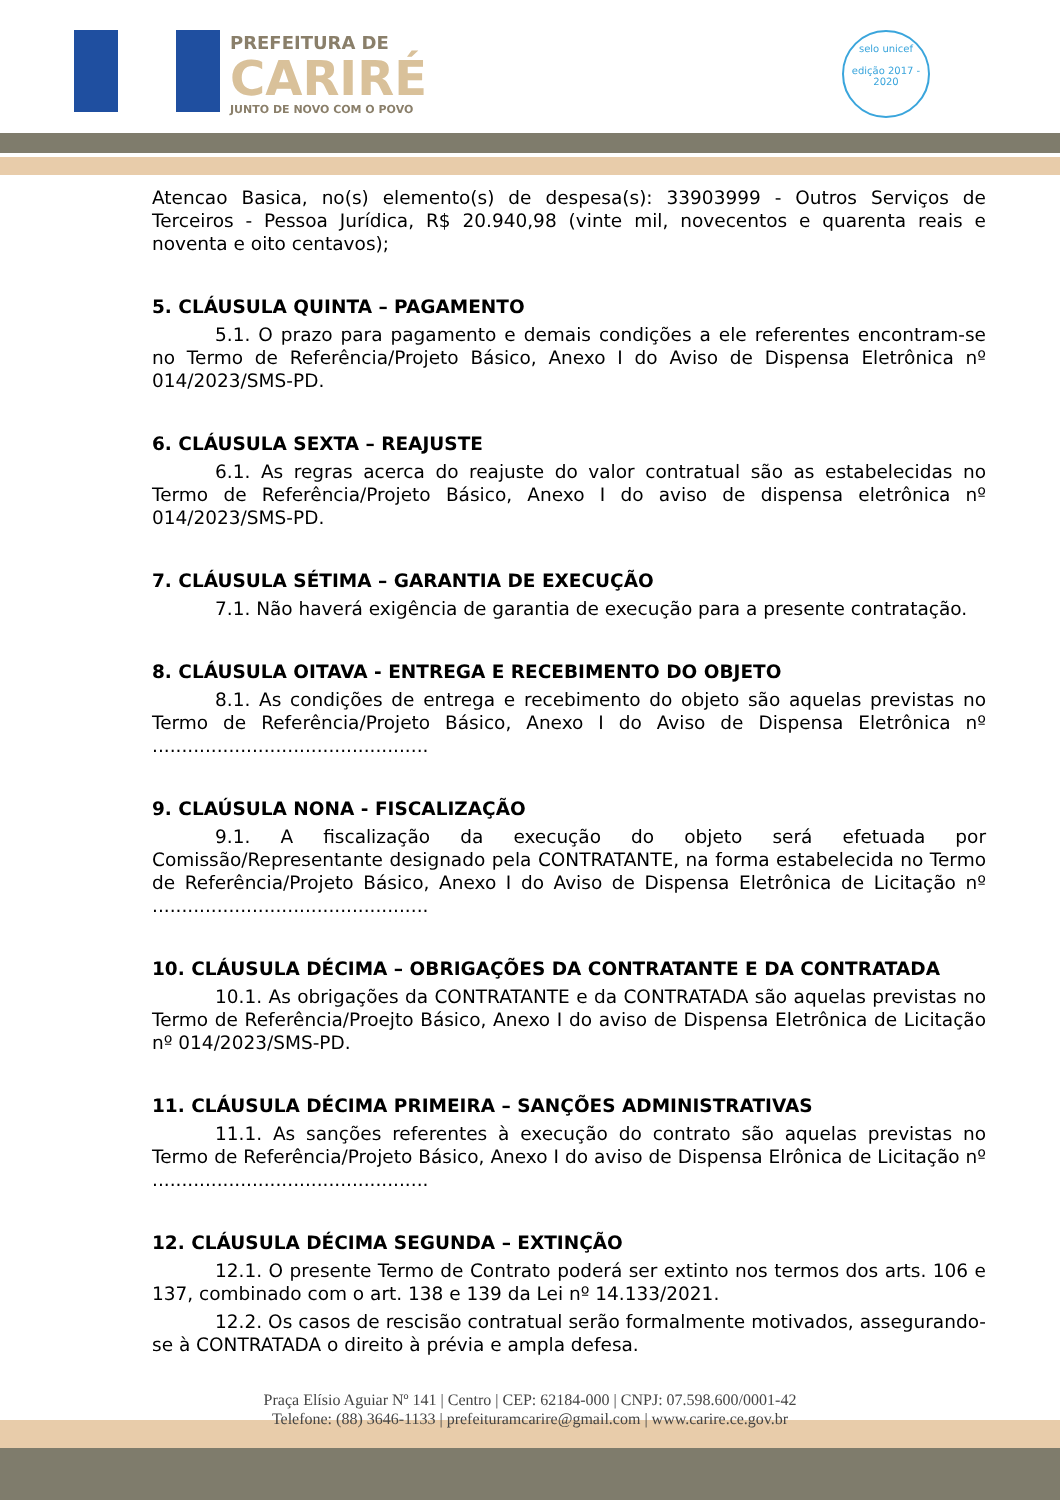PREFEITURA DE
CARIRÉ
JUNTO DE NOVO COM O POVO
selo unicef
edição 2017 - 2020
Atencao Basica, no(s) elemento(s) de despesa(s): 33903999 - Outros Serviços de Terceiros - Pessoa Jurídica, R$ 20.940,98 (vinte mil, novecentos e quarenta reais e noventa e oito centavos);
5. CLÁUSULA QUINTA – PAGAMENTO
5.1. O prazo para pagamento e demais condições a ele referentes encontram-se no Termo de Referência/Projeto Básico, Anexo I do Aviso de Dispensa Eletrônica nº 014/2023/SMS-PD.
6. CLÁUSULA SEXTA – REAJUSTE
6.1. As regras acerca do reajuste do valor contratual são as estabelecidas no Termo de Referência/Projeto Básico, Anexo I do aviso de dispensa eletrônica nº 014/2023/SMS-PD.
7. CLÁUSULA SÉTIMA – GARANTIA DE EXECUÇÃO
7.1. Não haverá exigência de garantia de execução para a presente contratação.
8. CLÁUSULA OITAVA - ENTREGA E RECEBIMENTO DO OBJETO
8.1. As condições de entrega e recebimento do objeto são aquelas previstas no Termo de Referência/Projeto Básico, Anexo I do Aviso de Dispensa Eletrônica nº ...............................................
9. CLAÚSULA NONA - FISCALIZAÇÃO
9.1. A fiscalização da execução do objeto será efetuada por Comissão/Representante designado pela CONTRATANTE, na forma estabelecida no Termo de Referência/Projeto Básico, Anexo I do Aviso de Dispensa Eletrônica de Licitação nº ...............................................
10. CLÁUSULA DÉCIMA – OBRIGAÇÕES DA CONTRATANTE E DA CONTRATADA
10.1. As obrigações da CONTRATANTE e da CONTRATADA são aquelas previstas no Termo de Referência/Proejto Básico, Anexo I do aviso de Dispensa Eletrônica de Licitação nº 014/2023/SMS-PD.
11. CLÁUSULA DÉCIMA PRIMEIRA – SANÇÕES ADMINISTRATIVAS
11.1. As sanções referentes à execução do contrato são aquelas previstas no Termo de Referência/Projeto Básico, Anexo I do aviso de Dispensa Elrônica de Licitação nº ...............................................
12. CLÁUSULA DÉCIMA SEGUNDA – EXTINÇÃO
12.1. O presente Termo de Contrato poderá ser extinto nos termos dos arts. 106 e 137, combinado com o art. 138 e 139 da Lei nº 14.133/2021.
12.2. Os casos de rescisão contratual serão formalmente motivados, assegurando-se à CONTRATADA o direito à prévia e ampla defesa.
Praça Elísio Aguiar Nº 141 | Centro | CEP: 62184-000 | CNPJ: 07.598.600/0001-42
Telefone: (88) 3646-1133 | prefeituramcarire@gmail.com | www.carire.ce.gov.br